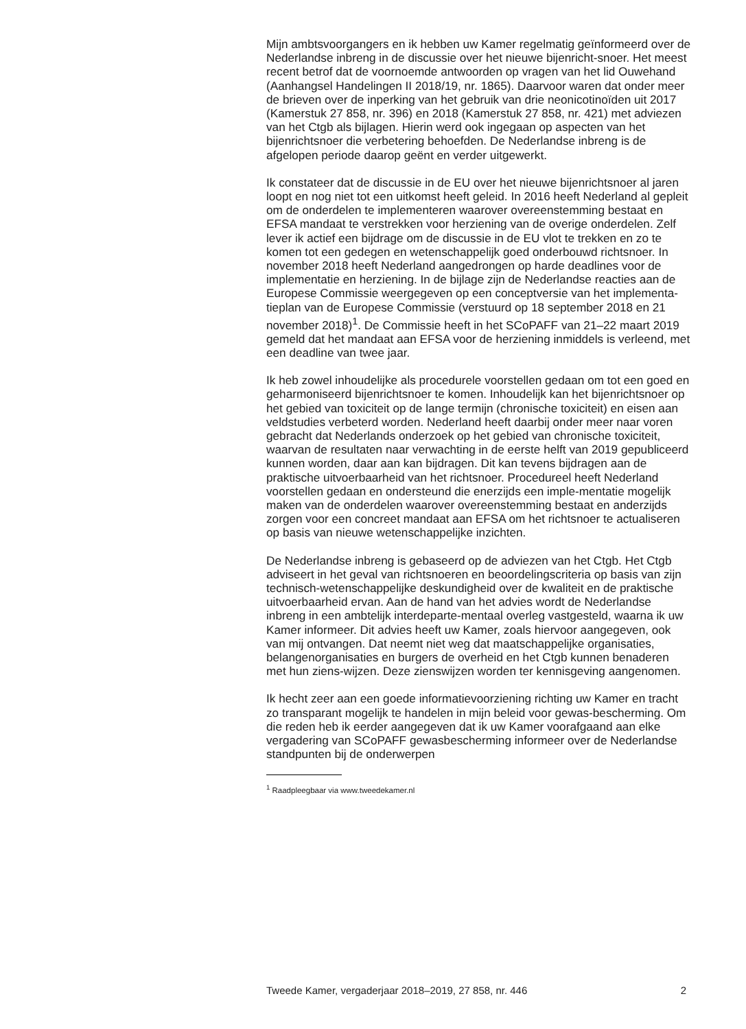Mijn ambtsvoorgangers en ik hebben uw Kamer regelmatig geïnformeerd over de Nederlandse inbreng in de discussie over het nieuwe bijenricht-snoer. Het meest recent betrof dat de voornoemde antwoorden op vragen van het lid Ouwehand (Aanhangsel Handelingen II 2018/19, nr. 1865). Daarvoor waren dat onder meer de brieven over de inperking van het gebruik van drie neonicotinoïden uit 2017 (Kamerstuk 27 858, nr. 396) en 2018 (Kamerstuk 27 858, nr. 421) met adviezen van het Ctgb als bijlagen. Hierin werd ook ingegaan op aspecten van het bijenrichtsnoer die verbetering behoefden. De Nederlandse inbreng is de afgelopen periode daarop geënt en verder uitgewerkt.
Ik constateer dat de discussie in de EU over het nieuwe bijenrichtsnoer al jaren loopt en nog niet tot een uitkomst heeft geleid. In 2016 heeft Nederland al gepleit om de onderdelen te implementeren waarover overeenstemming bestaat en EFSA mandaat te verstrekken voor herziening van de overige onderdelen. Zelf lever ik actief een bijdrage om de discussie in de EU vlot te trekken en zo te komen tot een gedegen en wetenschappelijk goed onderbouwd richtsnoer. In november 2018 heeft Nederland aangedrongen op harde deadlines voor de implementatie en herziening. In de bijlage zijn de Nederlandse reacties aan de Europese Commissie weergegeven op een conceptversie van het implementa-tieplan van de Europese Commissie (verstuurd op 18 september 2018 en 21 november 2018)<sup>1</sup>. De Commissie heeft in het SCoPAFF van 21–22 maart 2019 gemeld dat het mandaat aan EFSA voor de herziening inmiddels is verleend, met een deadline van twee jaar.
Ik heb zowel inhoudelijke als procedurele voorstellen gedaan om tot een goed en geharmoniseerd bijenrichtsnoer te komen. Inhoudelijk kan het bijenrichtsnoer op het gebied van toxiciteit op de lange termijn (chronische toxiciteit) en eisen aan veldstudies verbeterd worden. Nederland heeft daarbij onder meer naar voren gebracht dat Nederlands onderzoek op het gebied van chronische toxiciteit, waarvan de resultaten naar verwachting in de eerste helft van 2019 gepubliceerd kunnen worden, daar aan kan bijdragen. Dit kan tevens bijdragen aan de praktische uitvoerbaarheid van het richtsnoer. Procedureel heeft Nederland voorstellen gedaan en ondersteund die enerzijds een imple-mentatie mogelijk maken van de onderdelen waarover overeenstemming bestaat en anderzijds zorgen voor een concreet mandaat aan EFSA om het richtsnoer te actualiseren op basis van nieuwe wetenschappelijke inzichten.
De Nederlandse inbreng is gebaseerd op de adviezen van het Ctgb. Het Ctgb adviseert in het geval van richtsnoeren en beoordelingscriteria op basis van zijn technisch-wetenschappelijke deskundigheid over de kwaliteit en de praktische uitvoerbaarheid ervan. Aan de hand van het advies wordt de Nederlandse inbreng in een ambtelijk interdeparte-mentaal overleg vastgesteld, waarna ik uw Kamer informeer. Dit advies heeft uw Kamer, zoals hiervoor aangegeven, ook van mij ontvangen. Dat neemt niet weg dat maatschappelijke organisaties, belangenorganisaties en burgers de overheid en het Ctgb kunnen benaderen met hun ziens-wijzen. Deze zienswijzen worden ter kennisgeving aangenomen.
Ik hecht zeer aan een goede informatievoorziening richting uw Kamer en tracht zo transparant mogelijk te handelen in mijn beleid voor gewas-bescherming. Om die reden heb ik eerder aangegeven dat ik uw Kamer voorafgaand aan elke vergadering van SCoPAFF gewasbescherming informeer over de Nederlandse standpunten bij de onderwerpen
<sup>1</sup> Raadpleegbaar via www.tweedekamer.nl
Tweede Kamer, vergaderjaar 2018–2019, 27 858, nr. 446 2